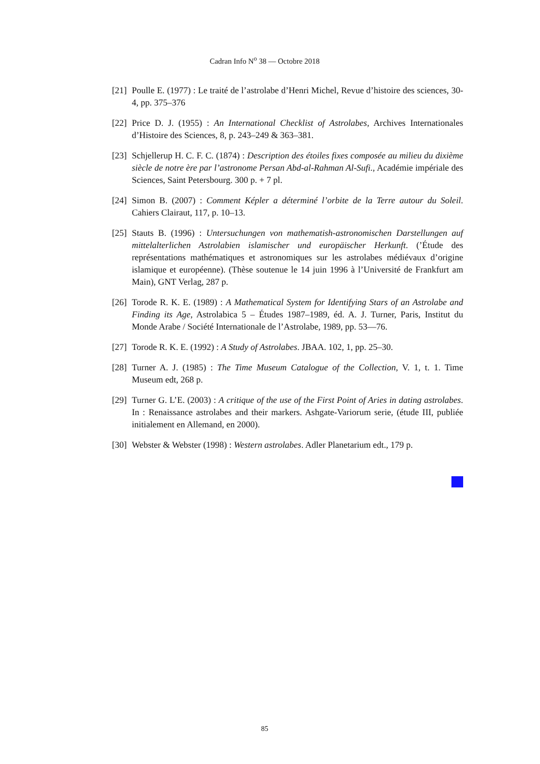Cadran Info N<sup>o</sup> 38 — Octobre 2018
[21] Poulle E. (1977) : Le traité de l’astrolabe d’Henri Michel, Revue d’histoire des sciences, 30-4, pp. 375–376
[22] Price D. J. (1955) : An International Checklist of Astrolabes, Archives Internationales d’Histoire des Sciences, 8, p. 243–249 & 363–381.
[23] Schjellerup H. C. F. C. (1874) : Description des étoiles fixes composée au milieu du dixième siècle de notre ère par l’astronome Persan Abd-al-Rahman Al-Sufi., Académie impériale des Sciences, Saint Petersbourg. 300 p. + 7 pl.
[24] Simon B. (2007) : Comment Képler a déterminé l’orbite de la Terre autour du Soleil. Cahiers Clairaut, 117, p. 10–13.
[25] Stauts B. (1996) : Untersuchungen von mathematish-astronomischen Darstellungen auf mittelalterlichen Astrolabien islamischer und europäischer Herkunft. (’Étude des représentations mathématiques et astronomiques sur les astrolabes médiévaux d’origine islamique et européenne). (Thèse soutenue le 14 juin 1996 à l’Université de Frankfurt am Main), GNT Verlag, 287 p.
[26] Torode R. K. E. (1989) : A Mathematical System for Identifying Stars of an Astrolabe and Finding its Age, Astrolabica 5 – Études 1987–1989, éd. A. J. Turner, Paris, Institut du Monde Arabe / Société Internationale de l’Astrolabe, 1989, pp. 53—76.
[27] Torode R. K. E. (1992) : A Study of Astrolabes. JBAA. 102, 1, pp. 25–30.
[28] Turner A. J. (1985) : The Time Museum Catalogue of the Collection, V. 1, t. 1. Time Museum edt, 268 p.
[29] Turner G. L’E. (2003) : A critique of the use of the First Point of Aries in dating astrolabes. In : Renaissance astrolabes and their markers. Ashgate-Variorum serie, (étude III, publiée initialement en Allemand, en 2000).
[30] Webster & Webster (1998) : Western astrolabes. Adler Planetarium edt., 179 p.
85